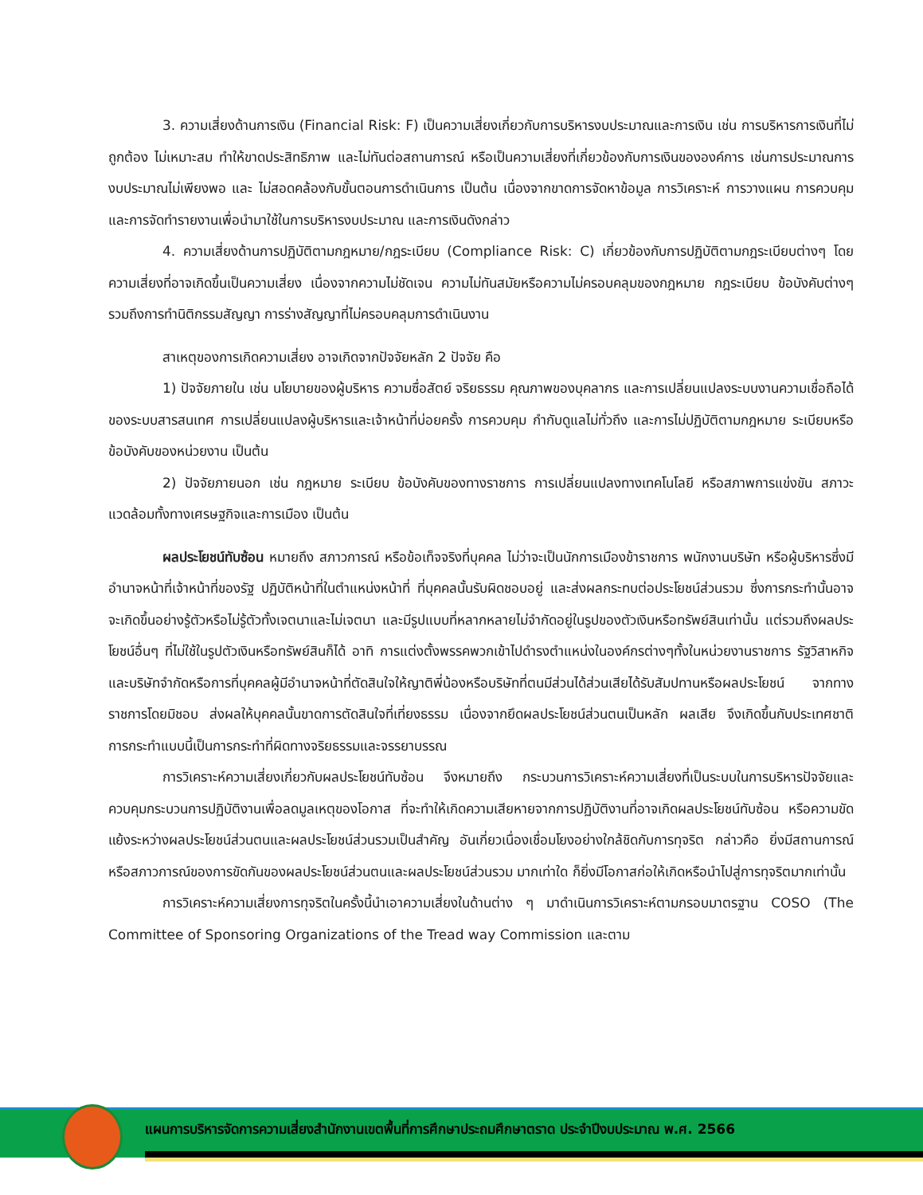3. ความเสี่ยงด้านการเงิน (Financial Risk: F) เป็นความเสี่ยงเกี่ยวกับการบริหารงบประมาณและการเงิน เช่น การบริหารการเงินที่ไม่ถูกต้อง ไม่เหมาะสม ทำให้ขาดประสิทธิภาพ และไม่ทันต่อสถานการณ์ หรือเป็นความเสี่ยงที่เกี่ยวข้องกับการเงินขององค์การ เช่นการประมาณการงบประมาณไม่เพียงพอ และ ไม่สอดคล้องกับขั้นตอนการดำเนินการ เป็นต้น เนื่องจากขาดการจัดหาข้อมูล การวิเคราะห์ การวางแผน การควบคุม และการจัดทำรายงานเพื่อนำมาใช้ในการบริหารงบประมาณ และการเงินดังกล่าว
4. ความเสี่ยงด้านการปฏิบัติตามกฎหมาย/กฎระเบียบ (Compliance Risk: C) เกี่ยวข้องกับการปฏิบัติตามกฎระเบียบต่างๆ โดยความเสี่ยงที่อาจเกิดขึ้นเป็นความเสี่ยง เนื่องจากความไม่ชัดเจน ความไม่ทันสมัยหรือความไม่ครอบคลุมของกฎหมาย กฎระเบียบ ข้อบังคับต่างๆ รวมถึงการทำนิติกรรมสัญญา การร่างสัญญาที่ไม่ครอบคลุมการดำเนินงาน
สาเหตุของการเกิดความเสี่ยง อาจเกิดจากปัจจัยหลัก 2 ปัจจัย คือ
1) ปัจจัยภายใน เช่น นโยบายของผู้บริหาร ความซื่อสัตย์ จริยธรรม คุณภาพของบุคลากร และการเปลี่ยนแปลงระบบงานความเชื่อถือได้ ของระบบสารสนเทศ การเปลี่ยนแปลงผู้บริหารและเจ้าหน้าที่บ่อยครั้ง การควบคุม กำกับดูแลไม่ทั่วถึง และการไม่ปฏิบัติตามกฎหมาย ระเบียบหรือข้อบังคับของหน่วยงาน เป็นต้น
2) ปัจจัยภายนอก เช่น กฎหมาย ระเบียบ ข้อบังคับของทางราชการ การเปลี่ยนแปลงทางเทคโนโลยี หรือสภาพการแข่งขัน สภาวะแวดล้อมทั้งทางเศรษฐกิจและการเมือง เป็นต้น
ผลประโยชน์ทับซ้อน หมายถึง สภาวการณ์ หรือข้อเท็จจริงที่บุคคล ไม่ว่าจะเป็นนักการเมืองข้าราชการ พนักงานบริษัท หรือผู้บริหารซึ่งมีอำนาจหน้าที่เจ้าหน้าที่ของรัฐ ปฏิบัติหน้าที่ในตำแหน่งหน้าที่ ที่บุคคลนั้นรับผิดชอบอยู่ และส่งผลกระทบต่อประโยชน์ส่วนรวม ซึ่งการกระทำนั้นอาจจะเกิดขึ้นอย่างรู้ตัวหรือไม่รู้ตัวทั้งเจตนาและไม่เจตนา และมีรูปแบบที่หลากหลายไม่จำกัดอยู่ในรูปของตัวเงินหรือทรัพย์สินเท่านั้น แต่รวมถึงผลประโยชน์อื่นๆ ที่ไม่ใช้ในรูปตัวเงินหรือทรัพย์สินก็ได้ อาทิ การแต่งตั้งพรรคพวกเข้าไปดำรงตำแหน่งในองค์กรต่างๆทั้งในหน่วยงานราชการ รัฐวิสาหกิจ และบริษัทจำกัดหรือการที่บุคคลผู้มีอำนาจหน้าที่ตัดสินใจให้ญาติพี่น้องหรือบริษัทที่ตนมีส่วนได้ส่วนเสียได้รับสัมปทานหรือผลประโยชน์ จากทางราชการโดยมิชอบ ส่งผลให้บุคคลนั้นขาดการตัดสินใจที่เที่ยงธรรม เนื่องจากยึดผลประโยชน์ส่วนตนเป็นหลัก ผลเสีย จึงเกิดขึ้นกับประเทศชาติ การกระทำแบบนี้เป็นการกระทำที่ผิดทางจริยธรรมและจรรยาบรรณ
การวิเคราะห์ความเสี่ยงเกี่ยวกับผลประโยชน์ทับซ้อน จึงหมายถึง กระบวนการวิเคราะห์ความเสี่ยงที่เป็นระบบในการบริหารปัจจัยและควบคุมกระบวนการปฏิบัติงานเพื่อลดมูลเหตุของโอกาส ที่จะทำให้เกิดความเสียหายจากการปฏิบัติงานที่อาจเกิดผลประโยชน์ทับซ้อน หรือความขัดแย้งระหว่างผลประโยชน์ส่วนตนและผลประโยชน์ส่วนรวมเป็นสำคัญ อันเกี่ยวเนื่องเชื่อมโยงอย่างใกล้ชิดกับการทุจริต กล่าวคือ ยิ่งมีสถานการณ์หรือสภาวการณ์ของการขัดกันของผลประโยชน์ส่วนตนและผลประโยชน์ส่วนรวม มากเท่าใด ก็ยิ่งมีโอกาสก่อให้เกิดหรือนำไปสู่การทุจริตมากเท่านั้น
การวิเคราะห์ความเสี่ยงการทุจริตในครั้งนี้นำเอาความเสี่ยงในด้านต่าง ๆ มาดำเนินการวิเคราะห์ตามกรอบมาตรฐาน COSO (The Committee of Sponsoring Organizations of the Tread way Commission และตาม
แผนการบริหารจัดการความเสี่ยงสำนักงานเขตพื้นที่การศึกษาประถมศึกษาตราด ประจำปีงบประมาณ พ.ศ. 2566